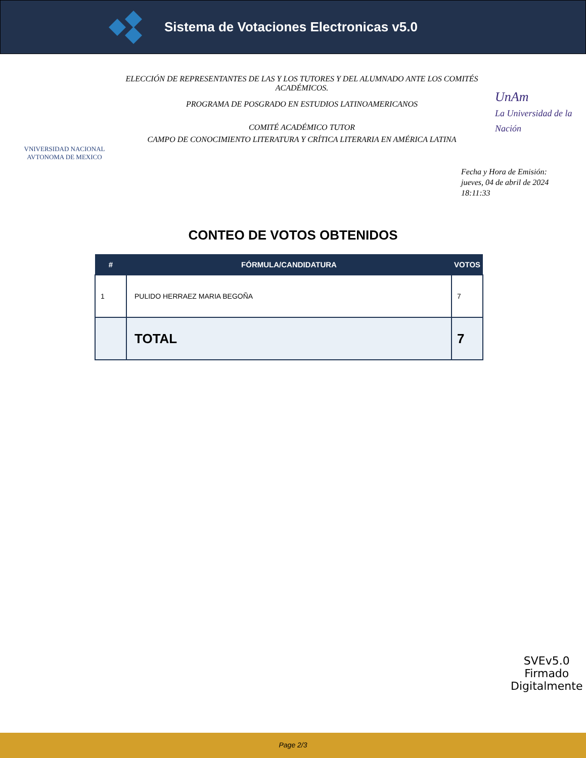Sistema de Votaciones Electronicas v5.0
VNIVERSIDAD NACIONAL AVTONOMA DE MEXICO
ELECCIÓN DE REPRESENTANTES DE LAS Y LOS TUTORES Y DEL ALUMNADO ANTE LOS COMITÉS ACADÉMICOS.
PROGRAMA DE POSGRADO EN ESTUDIOS LATINOAMERICANOS
COMITÉ ACADÉMICO TUTOR
CAMPO DE CONOCIMIENTO LITERATURA Y CRÍTICA LITERARIA EN AMÉRICA LATINA
UnAm
La Universidad de la Nación
Fecha y Hora de Emisión:
jueves, 04 de abril de 2024
18:11:33
CONTEO DE VOTOS OBTENIDOS
| # | FÓRMULA/CANDIDATURA | VOTOS |
| --- | --- | --- |
| 1 | PULIDO HERRAEZ MARIA BEGOÑA | 7 |
| | TOTAL | 7 |
SVEv5.0
Firmado
Digitalmente
Page 2/3